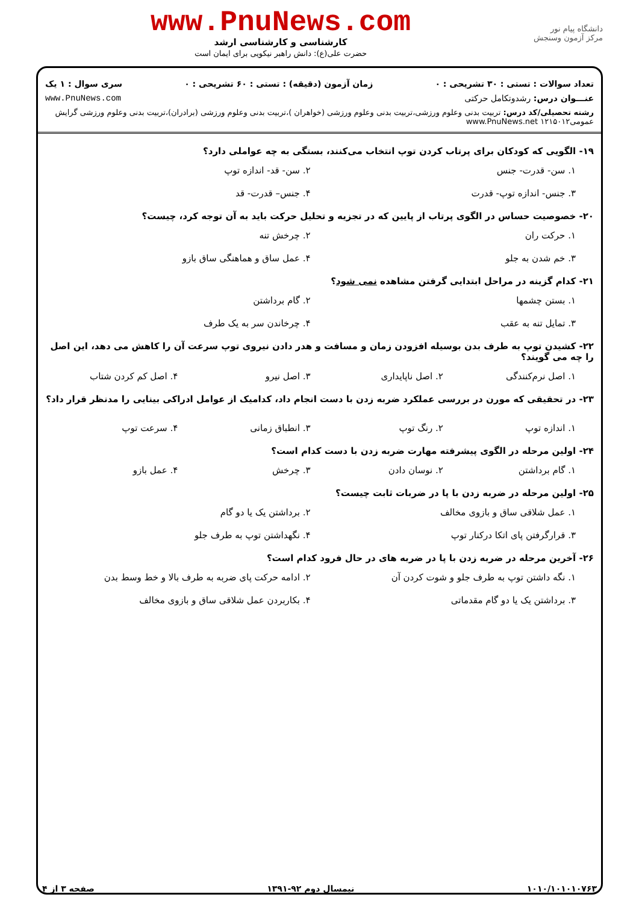دانشگاه پیام نور
مرکز آزمون وسنجش
www.PnuNews.com
کارشناسی و کارشناسی ارشد
حضرت علی(ع): دانش راهبر نیکویی برای ایمان است
تعداد سوالات : تستی : ۳۰ تشریحی : ۰ زمان آزمون (دقیقه) : تستی : ۶۰ تشریحی : ۰ سری سوال : ۱ یک
عنـــوان درس: رشدوتکامل حرکتی www.PnuNews.com
رشته تحصیلی/کد درس: تربیت بدنی وعلوم ورزشی،تربیت بدنی وعلوم ورزشی (خواهران )،تربیت بدنی وعلوم ورزشی (برادران)،تربیت بدنی وعلوم ورزشی گرایش عمومی۱۲۱۵۰۱۲ www.PnuNews.net
۱۹- الگویی که کودکان برای پرتاب کردن توپ انتخاب می‌کنند، بستگی به چه عواملی دارد؟
۱. سن- قدرت- جنس ۲. سن- قد- اندازه توپ ۳. جنس- اندازه توپ- قدرت ۴. جنس– قدرت- قد
۲۰- خصوصیت حساس در الگوی پرتاب از پایین که در تجزیه و تحلیل حرکت باید به آن توجه کرد، چیست؟
۱. حرکت ران ۲. چرخش تنه ۳. خم شدن به جلو ۴. عمل ساق و هماهنگی ساق بازو
۲۱- کدام گزینه در مراحل ابتدایی گرفتن مشاهده نمی شود؟
۱. بستن چشمها ۲. گام برداشتن ۳. تمایل تنه به عقب ۴. چرخاندن سر به یک طرف
۲۲- کشیدن توپ به طرف بدن بوسیله افزودن زمان و مسافت و هدر دادن نیروی توپ سرعت آن را کاهش می دهد، این اصل را چه می گویند؟
۱. اصل نرم‌کنندگی ۲. اصل ناپایداری ۳. اصل نیرو ۴. اصل کم کردن شتاب
۲۳- در تحقیقی که مورن در بررسی عملکرد ضربه زدن با دست انجام داد، کدامیک از عوامل ادراکی بینایی را مدنظر قرار داد؟
۱. اندازه توپ ۲. رنگ توپ ۳. انطباق زمانی ۴. سرعت توپ
۲۴- اولین مرحله در الگوی پیشرفته مهارت ضربه زدن با دست کدام است؟
۱. گام برداشتن ۲. نوسان دادن ۳. چرخش ۴. عمل بازو
۲۵- اولین مرحله در ضربه زدن با پا در ضربات ثابت چیست؟
۱. عمل شلاقی ساق و بازوی مخالف ۲. برداشتن یک یا دو گام ۳. قرارگرفتن پای اتکا درکنار توپ ۴. نگهداشتن توپ به طرف جلو
۲۶- آخرین مرحله در ضربه زدن با پا در ضربه های در حال فرود کدام است؟
۱. نگه داشتن توپ به طرف جلو و شوت کردن آن ۲. ادامه حرکت پای ضربه به طرف بالا و خط وسط بدن ۳. برداشتن یک یا دو گام مقدماتی ۴. بکاربردن عمل شلاقی ساق و بازوی مخالف
۱۰۱۰/۱۰۱۰۱۰۷۶۳ نیمسال دوم ۹۲-۱۳۹۱ صفحه ۳ از ۴